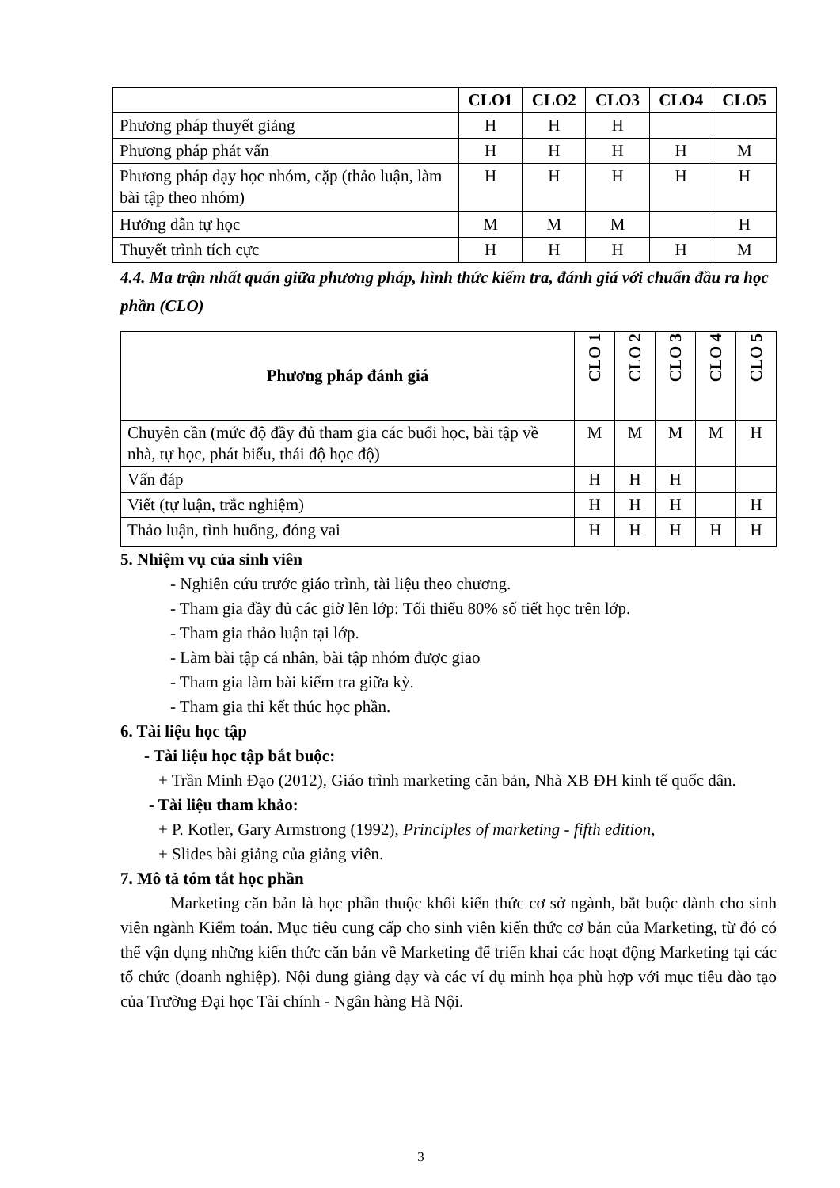| | CLO1 | CLO2 | CLO3 | CLO4 | CLO5 |
| --- | --- | --- | --- | --- | --- |
| Phương pháp thuyết giảng | H | H | H | | |
| Phương pháp phát vấn | H | H | H | H | M |
| Phương pháp dạy học nhóm, cặp (thảo luận, làm bài tập theo nhóm) | H | H | H | H | H |
| Hướng dẫn tự học | M | M | M | | H |
| Thuyết trình tích cực | H | H | H | H | M |
4.4. Ma trận nhất quán giữa phương pháp, hình thức kiểm tra, đánh giá với chuẩn đầu ra học phần (CLO)
| Phương pháp đánh giá | CLO 1 | CLO 2 | CLO 3 | CLO 4 | CLO 5 |
| --- | --- | --- | --- | --- | --- |
| Chuyên cần (mức độ đầy đủ tham gia các buổi học, bài tập về nhà, tự học, phát biểu, thái độ học độ) | M | M | M | M | H |
| Vấn đáp | H | H | H | | |
| Viết (tự luận, trắc nghiệm) | H | H | H | | H |
| Thảo luận, tình huống, đóng vai | H | H | H | H | H |
5. Nhiệm vụ của sinh viên
- Nghiên cứu trước giáo trình, tài liệu theo chương.
- Tham gia đầy đủ các giờ lên lớp: Tối thiểu 80% số tiết học trên lớp.
- Tham gia thảo luận tại lớp.
- Làm bài tập cá nhân, bài tập nhóm được giao
- Tham gia làm bài kiểm tra giữa kỳ.
- Tham gia thi kết thúc học phần.
6. Tài liệu học tập
- Tài liệu học tập bắt buộc:
+ Trần Minh Đạo (2012), Giáo trình marketing căn bản, Nhà XB ĐH kinh tế quốc dân.
- Tài liệu tham khảo:
+ P. Kotler, Gary Armstrong (1992), Principles of marketing - fifth edition,
+ Slides bài giảng của giảng viên.
7. Mô tả tóm tắt học phần
Marketing căn bản là học phần thuộc khối kiến thức cơ sở ngành, bắt buộc dành cho sinh viên ngành Kiểm toán. Mục tiêu cung cấp cho sinh viên kiến thức cơ bản của Marketing, từ đó có thể vận dụng những kiến thức căn bản về Marketing để triển khai các hoạt động Marketing tại các tổ chức (doanh nghiệp). Nội dung giảng dạy và các ví dụ minh họa phù hợp với mục tiêu đào tạo của Trường Đại học Tài chính - Ngân hàng Hà Nội.
3